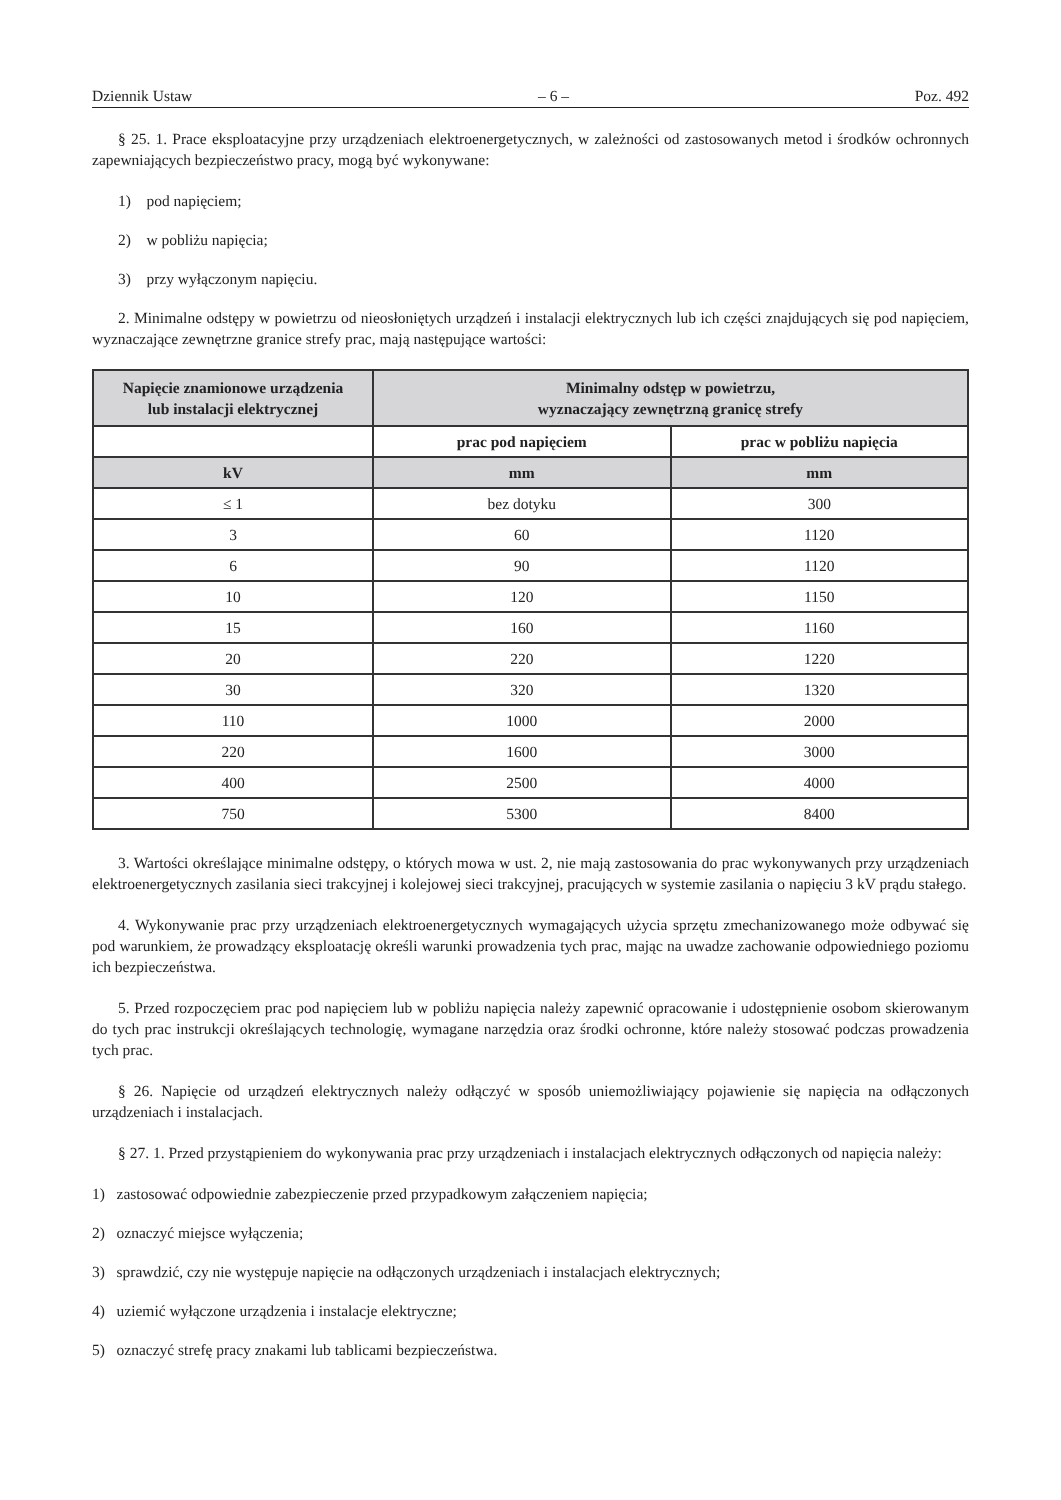Dziennik Ustaw – 6 – Poz. 492
§ 25. 1. Prace eksploatacyjne przy urządzeniach elektroenergetycznych, w zależności od zastosowanych metod i środków ochronnych zapewniających bezpieczeństwo pracy, mogą być wykonywane:
1) pod napięciem;
2) w pobliżu napięcia;
3) przy wyłączonym napięciu.
2. Minimalne odstępy w powietrzu od nieosłoniętych urządzeń i instalacji elektrycznych lub ich części znajdujących się pod napięciem, wyznaczające zewnętrzne granice strefy prac, mają następujące wartości:
| Napięcie znamionowe urządzenia lub instalacji elektrycznej | Minimalny odstęp w powietrzu, wyznaczający zewnętrzną granicę strefy | |
| --- | --- | --- |
| | prac pod napięciem | prac w pobliżu napięcia |
| kV | mm | mm |
| ≤ 1 | bez dotyku | 300 |
| 3 | 60 | 1120 |
| 6 | 90 | 1120 |
| 10 | 120 | 1150 |
| 15 | 160 | 1160 |
| 20 | 220 | 1220 |
| 30 | 320 | 1320 |
| 110 | 1000 | 2000 |
| 220 | 1600 | 3000 |
| 400 | 2500 | 4000 |
| 750 | 5300 | 8400 |
3. Wartości określające minimalne odstępy, o których mowa w ust. 2, nie mają zastosowania do prac wykonywanych przy urządzeniach elektroenergetycznych zasilania sieci trakcyjnej i kolejowej sieci trakcyjnej, pracujących w systemie zasilania o napięciu 3 kV prądu stałego.
4. Wykonywanie prac przy urządzeniach elektroenergetycznych wymagających użycia sprzętu zmechanizowanego może odbywać się pod warunkiem, że prowadzący eksploatację określi warunki prowadzenia tych prac, mając na uwadze zachowanie odpowiedniego poziomu ich bezpieczeństwa.
5. Przed rozpoczęciem prac pod napięciem lub w pobliżu napięcia należy zapewnić opracowanie i udostępnienie osobom skierowanym do tych prac instrukcji określających technologię, wymagane narzędzia oraz środki ochronne, które należy stosować podczas prowadzenia tych prac.
§ 26. Napięcie od urządzeń elektrycznych należy odłączyć w sposób uniemożliwiający pojawienie się napięcia na odłączonych urządzeniach i instalacjach.
§ 27. 1. Przed przystąpieniem do wykonywania prac przy urządzeniach i instalacjach elektrycznych odłączonych od napięcia należy:
1) zastosować odpowiednie zabezpieczenie przed przypadkowym załączeniem napięcia;
2) oznaczyć miejsce wyłączenia;
3) sprawdzić, czy nie występuje napięcie na odłączonych urządzeniach i instalacjach elektrycznych;
4) uziemić wyłączone urządzenia i instalacje elektryczne;
5) oznaczyć strefę pracy znakami lub tablicami bezpieczeństwa.